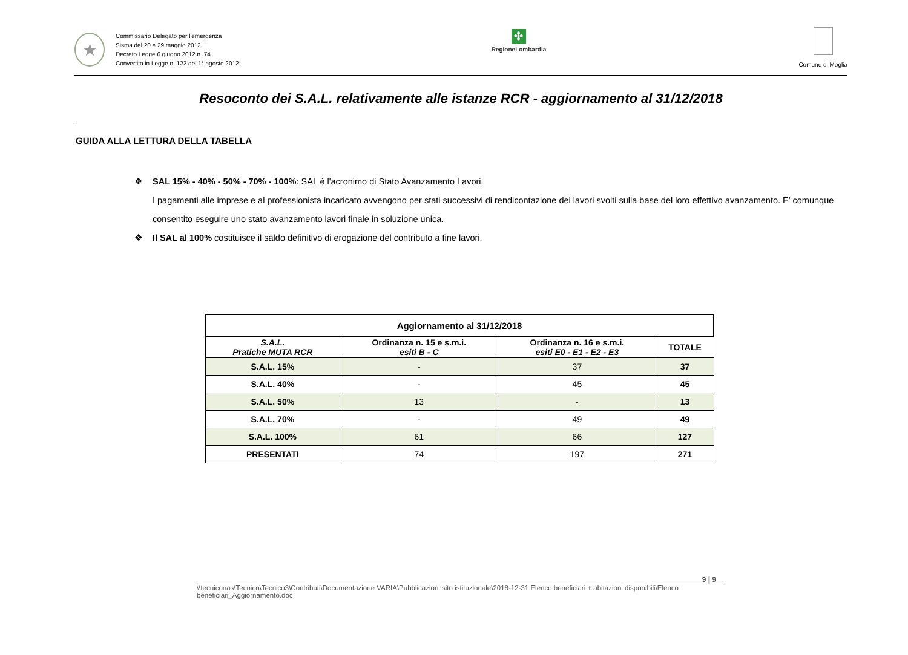★
Commissario Delegato per l'emergenza
Sisma del 20 e 29 maggio 2012
Decreto Legge 6 giugno 2012 n. 74
Convertito in Legge n. 122 del 1° agosto 2012
✣
RegioneLombardia
Comune di Moglia
Resoconto dei S.A.L. relativamente alle istanze RCR - aggiornamento al 31/12/2018
GUIDA ALLA LETTURA DELLA TABELLA
❖ SAL 15% - 40% - 50% - 70% - 100%: SAL è l'acronimo di Stato Avanzamento Lavori.
I pagamenti alle imprese e al professionista incaricato avvengono per stati successivi di rendicontazione dei lavori svolti sulla base del loro effettivo avanzamento. E' comunque consentito eseguire uno stato avanzamento lavori finale in soluzione unica.
❖ Il SAL al 100% costituisce il saldo definitivo di erogazione del contributo a fine lavori.
| Aggiornamento al 31/12/2018 | | | |
| --- | --- | --- | --- |
| S.A.L. Pratiche MUTA RCR | Ordinanza n. 15 e s.m.i. esiti B - C | Ordinanza n. 16 e s.m.i. esiti E0 - E1 - E2 - E3 | TOTALE |
| S.A.L. 15% | - | 37 | 37 |
| S.A.L. 40% | - | 45 | 45 |
| S.A.L. 50% | 13 | - | 13 |
| S.A.L. 70% | - | 49 | 49 |
| S.A.L. 100% | 61 | 66 | 127 |
| PRESENTATI | 74 | 197 | 271 |
9 | 9
\\tecniconas\Tecnico\Tecnico3\Contributi\Documentazione VARIA\Pubblicazioni sito istituzionale\2018-12-31 Elenco beneficiari + abitazioni disponibili\Elenco beneficiari_Aggiornamento.doc